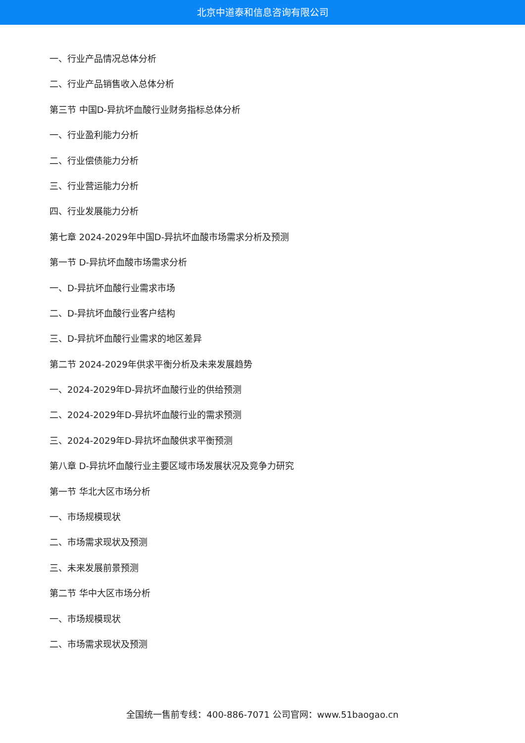北京中道泰和信息咨询有限公司
一、行业产品情况总体分析
二、行业产品销售收入总体分析
第三节 中国D-异抗坏血酸行业财务指标总体分析
一、行业盈利能力分析
二、行业偿债能力分析
三、行业营运能力分析
四、行业发展能力分析
第七章 2024-2029年中国D-异抗坏血酸市场需求分析及预测
第一节 D-异抗坏血酸市场需求分析
一、D-异抗坏血酸行业需求市场
二、D-异抗坏血酸行业客户结构
三、D-异抗坏血酸行业需求的地区差异
第二节 2024-2029年供求平衡分析及未来发展趋势
一、2024-2029年D-异抗坏血酸行业的供给预测
二、2024-2029年D-异抗坏血酸行业的需求预测
三、2024-2029年D-异抗坏血酸供求平衡预测
第八章 D-异抗坏血酸行业主要区域市场发展状况及竞争力研究
第一节 华北大区市场分析
一、市场规模现状
二、市场需求现状及预测
三、未来发展前景预测
第二节 华中大区市场分析
一、市场规模现状
二、市场需求现状及预测
全国统一售前专线：400-886-7071 公司官网：www.51baogao.cn